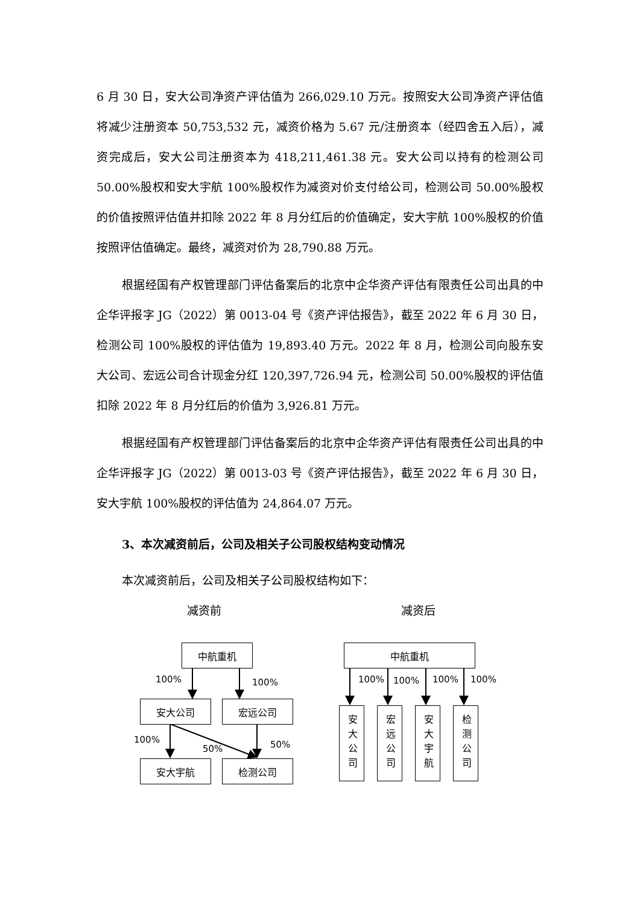6 月 30 日，安大公司净资产评估值为 266,029.10 万元。按照安大公司净资产评估值将减少注册资本 50,753,532 元，减资价格为 5.67 元/注册资本（经四舍五入后），减资完成后，安大公司注册资本为 418,211,461.38 元。安大公司以持有的检测公司 50.00%股权和安大宇航 100%股权作为减资对价支付给公司，检测公司 50.00%股权的价值按照评估值并扣除 2022 年 8 月分红后的价值确定，安大宇航 100%股权的价值按照评估值确定。最终，减资对价为 28,790.88 万元。
根据经国有产权管理部门评估备案后的北京中企华资产评估有限责任公司出具的中企华评报字 JG（2022）第 0013-04 号《资产评估报告》，截至 2022 年 6 月 30 日，检测公司 100%股权的评估值为 19,893.40 万元。2022 年 8 月，检测公司向股东安大公司、宏远公司合计现金分红 120,397,726.94 元，检测公司 50.00%股权的评估值扣除 2022 年 8 月分红后的价值为 3,926.81 万元。
根据经国有产权管理部门评估备案后的北京中企华资产评估有限责任公司出具的中企华评报字 JG（2022）第 0013-03 号《资产评估报告》，截至 2022 年 6 月 30 日，安大宇航 100%股权的评估值为 24,864.07 万元。
3、本次减资前后，公司及相关子公司股权结构变动情况
本次减资前后，公司及相关子公司股权结构如下：
减资前 减资后
中航重机
100% 100%
安大公司 宏远公司
100%
50% 50%
安大宇航 检测公司
中航重机
100% 100% 100% 100%
安大公司
宏远公司
安大宇航
检测公司